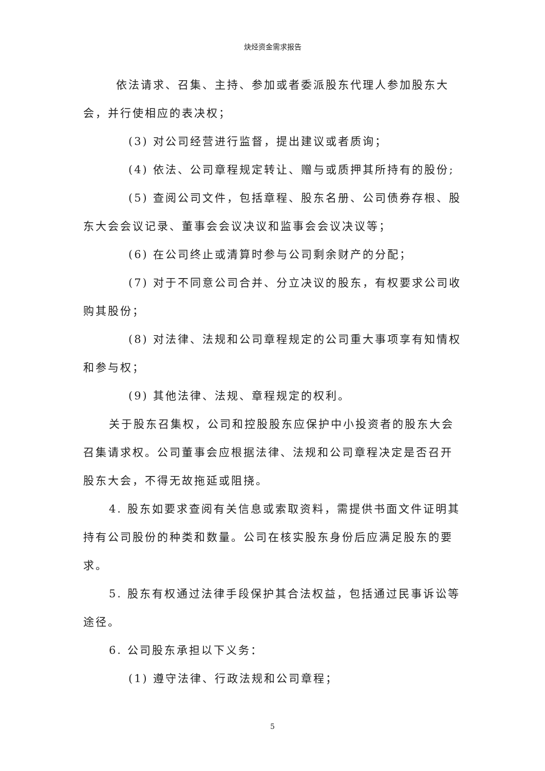炔烃资金需求报告
依法请求、召集、主持、参加或者委派股东代理人参加股东大会，并行使相应的表决权；
(3) 对公司经营进行监督，提出建议或者质询；
(4) 依法、公司章程规定转让、赠与或质押其所持有的股份;
(5) 查阅公司文件，包括章程、股东名册、公司债券存根、股东大会会议记录、董事会会议决议和监事会会议决议等；
(6) 在公司终止或清算时参与公司剩余财产的分配；
(7) 对于不同意公司合并、分立决议的股东，有权要求公司收购其股份；
(8) 对法律、法规和公司章程规定的公司重大事项享有知情权和参与权；
(9) 其他法律、法规、章程规定的权利。
关于股东召集权，公司和控股股东应保护中小投资者的股东大会召集请求权。公司董事会应根据法律、法规和公司章程决定是否召开股东大会，不得无故拖延或阻挠。
4. 股东如要求查阅有关信息或索取资料，需提供书面文件证明其持有公司股份的种类和数量。公司在核实股东身份后应满足股东的要求。
5. 股东有权通过法律手段保护其合法权益，包括通过民事诉讼等途径。
6. 公司股东承担以下义务：
(1) 遵守法律、行政法规和公司章程；
5